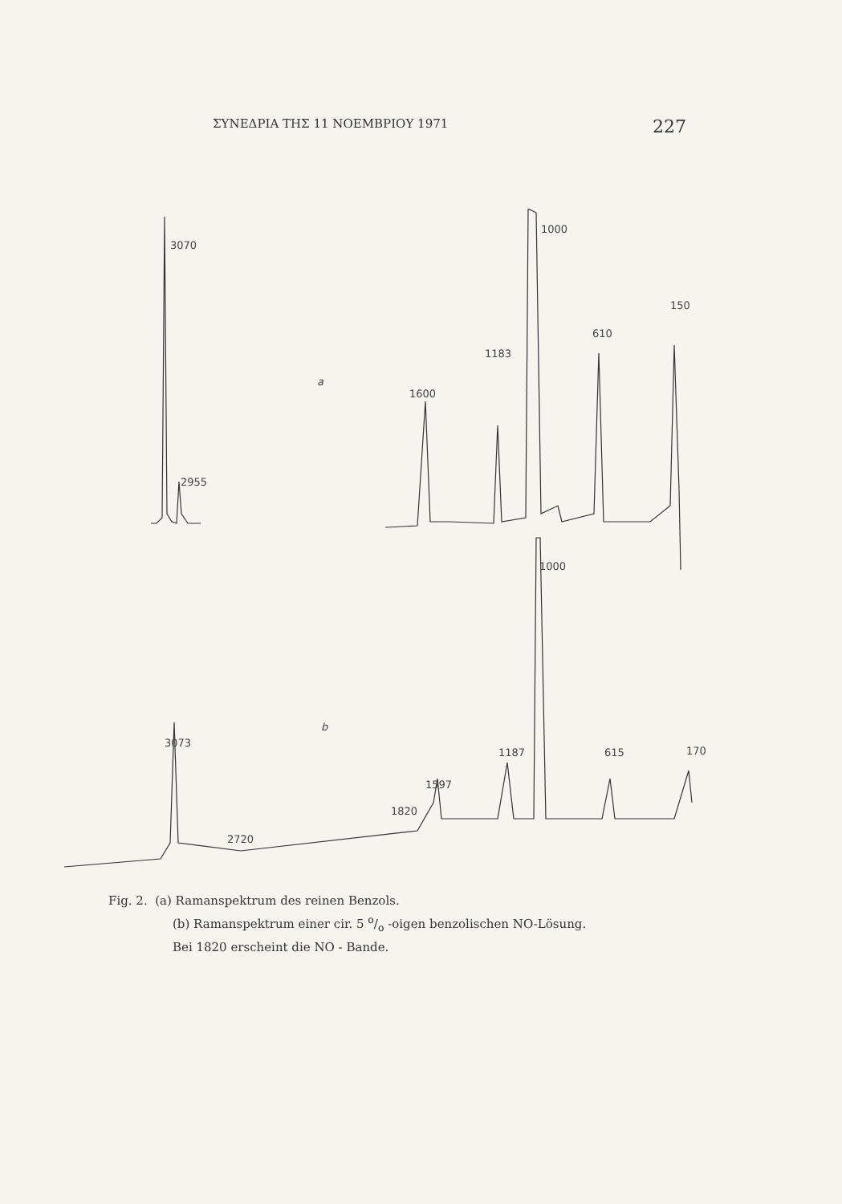ΣΥΝΕΔΡΙΑ ΤΗΣ 11 ΝΟΕΜΒΡΙΟΥ 1971 227
3070
2955
a
1600
1183
1000
610
150
1000
b
3073
2720
1820
1597
1187
615
170
Fig. 2. (a) Ramanspektrum des reinen Benzols.
(b) Ramanspektrum einer cir. 5 o/o -oigen benzolischen NO-Lösung.
Bei 1820 erscheint die NO - Bande.